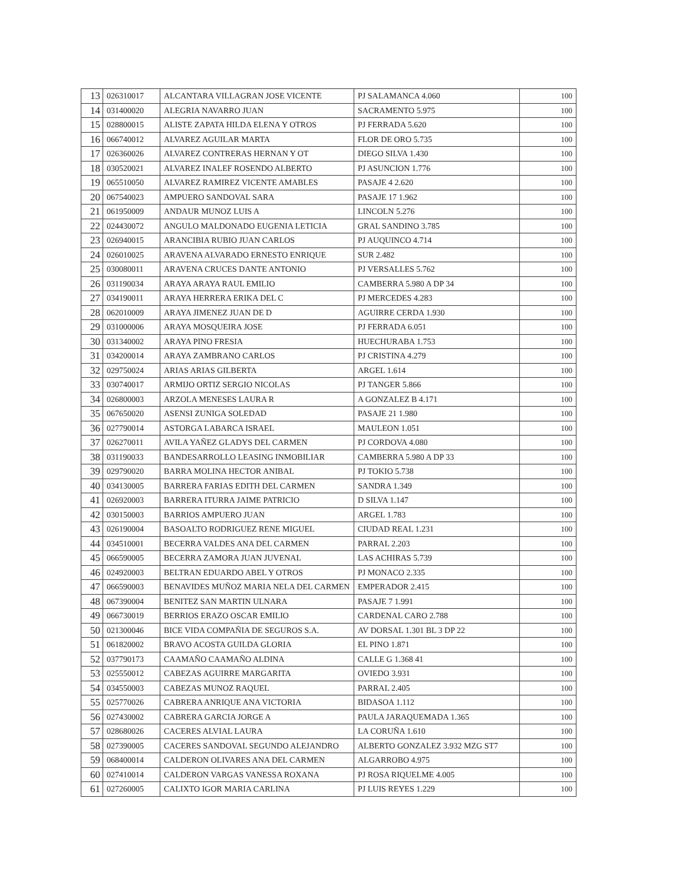| 13 | 026310017 | ALCANTARA VILLAGRAN JOSE VICENTE | PJ SALAMANCA 4.060 | 100 |
| 14 | 031400020 | ALEGRIA NAVARRO JUAN | SACRAMENTO 5.975 | 100 |
| 15 | 028800015 | ALISTE ZAPATA HILDA ELENA Y OTROS | PJ FERRADA 5.620 | 100 |
| 16 | 066740012 | ALVAREZ AGUILAR MARTA | FLOR DE ORO 5.735 | 100 |
| 17 | 026360026 | ALVAREZ CONTRERAS HERNAN Y OT | DIEGO SILVA 1.430 | 100 |
| 18 | 030520021 | ALVAREZ INALEF ROSENDO ALBERTO | PJ ASUNCION 1.776 | 100 |
| 19 | 065510050 | ALVAREZ RAMIREZ VICENTE AMABLES | PASAJE 4 2.620 | 100 |
| 20 | 067540023 | AMPUERO SANDOVAL SARA | PASAJE 17 1.962 | 100 |
| 21 | 061950009 | ANDAUR MUNOZ LUIS A | LINCOLN 5.276 | 100 |
| 22 | 024430072 | ANGULO MALDONADO EUGENIA LETICIA | GRAL SANDINO 3.785 | 100 |
| 23 | 026940015 | ARANCIBIA RUBIO JUAN CARLOS | PJ AUQUINCO 4.714 | 100 |
| 24 | 026010025 | ARAVENA ALVARADO ERNESTO ENRIQUE | SUR 2.482 | 100 |
| 25 | 030080011 | ARAVENA CRUCES DANTE ANTONIO | PJ VERSALLES 5.762 | 100 |
| 26 | 031190034 | ARAYA ARAYA RAUL EMILIO | CAMBERRA 5.980 A DP 34 | 100 |
| 27 | 034190011 | ARAYA HERRERA ERIKA DEL C | PJ MERCEDES 4.283 | 100 |
| 28 | 062010009 | ARAYA JIMENEZ JUAN DE D | AGUIRRE CERDA 1.930 | 100 |
| 29 | 031000006 | ARAYA MOSQUEIRA JOSE | PJ FERRADA 6.051 | 100 |
| 30 | 031340002 | ARAYA PINO FRESIA | HUECHURABA 1.753 | 100 |
| 31 | 034200014 | ARAYA ZAMBRANO CARLOS | PJ CRISTINA 4.279 | 100 |
| 32 | 029750024 | ARIAS ARIAS GILBERTA | ARGEL 1.614 | 100 |
| 33 | 030740017 | ARMIJO ORTIZ SERGIO NICOLAS | PJ TANGER 5.866 | 100 |
| 34 | 026800003 | ARZOLA MENESES LAURA R | A GONZALEZ B 4.171 | 100 |
| 35 | 067650020 | ASENSI ZUNIGA SOLEDAD | PASAJE 21 1.980 | 100 |
| 36 | 027790014 | ASTORGA LABARCA ISRAEL | MAULEON 1.051 | 100 |
| 37 | 026270011 | AVILA YAÑEZ GLADYS DEL CARMEN | PJ CORDOVA 4.080 | 100 |
| 38 | 031190033 | BANDESARROLLO LEASING INMOBILIAR | CAMBERRA 5.980 A DP 33 | 100 |
| 39 | 029790020 | BARRA MOLINA HECTOR ANIBAL | PJ TOKIO 5.738 | 100 |
| 40 | 034130005 | BARRERA FARIAS EDITH DEL CARMEN | SANDRA 1.349 | 100 |
| 41 | 026920003 | BARRERA ITURRA JAIME PATRICIO | D SILVA 1.147 | 100 |
| 42 | 030150003 | BARRIOS AMPUERO JUAN | ARGEL 1.783 | 100 |
| 43 | 026190004 | BASOALTO RODRIGUEZ RENE MIGUEL | CIUDAD REAL 1.231 | 100 |
| 44 | 034510001 | BECERRA VALDES ANA DEL CARMEN | PARRAL 2.203 | 100 |
| 45 | 066590005 | BECERRA ZAMORA JUAN JUVENAL | LAS ACHIRAS 5.739 | 100 |
| 46 | 024920003 | BELTRAN EDUARDO ABEL Y OTROS | PJ MONACO 2.335 | 100 |
| 47 | 066590003 | BENAVIDES MUÑOZ MARIA NELA DEL CARMEN | EMPERADOR 2.415 | 100 |
| 48 | 067390004 | BENITEZ SAN MARTIN ULNARA | PASAJE 7 1.991 | 100 |
| 49 | 066730019 | BERRIOS ERAZO OSCAR EMILIO | CARDENAL CARO 2.788 | 100 |
| 50 | 021300046 | BICE VIDA COMPAÑIA DE SEGUROS S.A. | AV DORSAL 1.301 BL 3 DP 22 | 100 |
| 51 | 061820002 | BRAVO ACOSTA GUILDA GLORIA | EL PINO 1.871 | 100 |
| 52 | 037790173 | CAAMAÑO CAAMAÑO ALDINA | CALLE G 1.368 41 | 100 |
| 53 | 025550012 | CABEZAS AGUIRRE MARGARITA | OVIEDO 3.931 | 100 |
| 54 | 034550003 | CABEZAS MUNOZ RAQUEL | PARRAL 2.405 | 100 |
| 55 | 025770026 | CABRERA ANRIQUE ANA VICTORIA | BIDASOA 1.112 | 100 |
| 56 | 027430002 | CABRERA GARCIA JORGE A | PAULA JARAQUEMADA 1.365 | 100 |
| 57 | 028680026 | CACERES ALVIAL LAURA | LA CORUÑA 1.610 | 100 |
| 58 | 027390005 | CACERES SANDOVAL SEGUNDO ALEJANDRO | ALBERTO GONZALEZ 3.932 MZG ST7 | 100 |
| 59 | 068400014 | CALDERON OLIVARES ANA DEL CARMEN | ALGARROBO 4.975 | 100 |
| 60 | 027410014 | CALDERON VARGAS VANESSA ROXANA | PJ ROSA RIQUELME 4.005 | 100 |
| 61 | 027260005 | CALIXTO IGOR MARIA CARLINA | PJ LUIS REYES 1.229 | 100 |